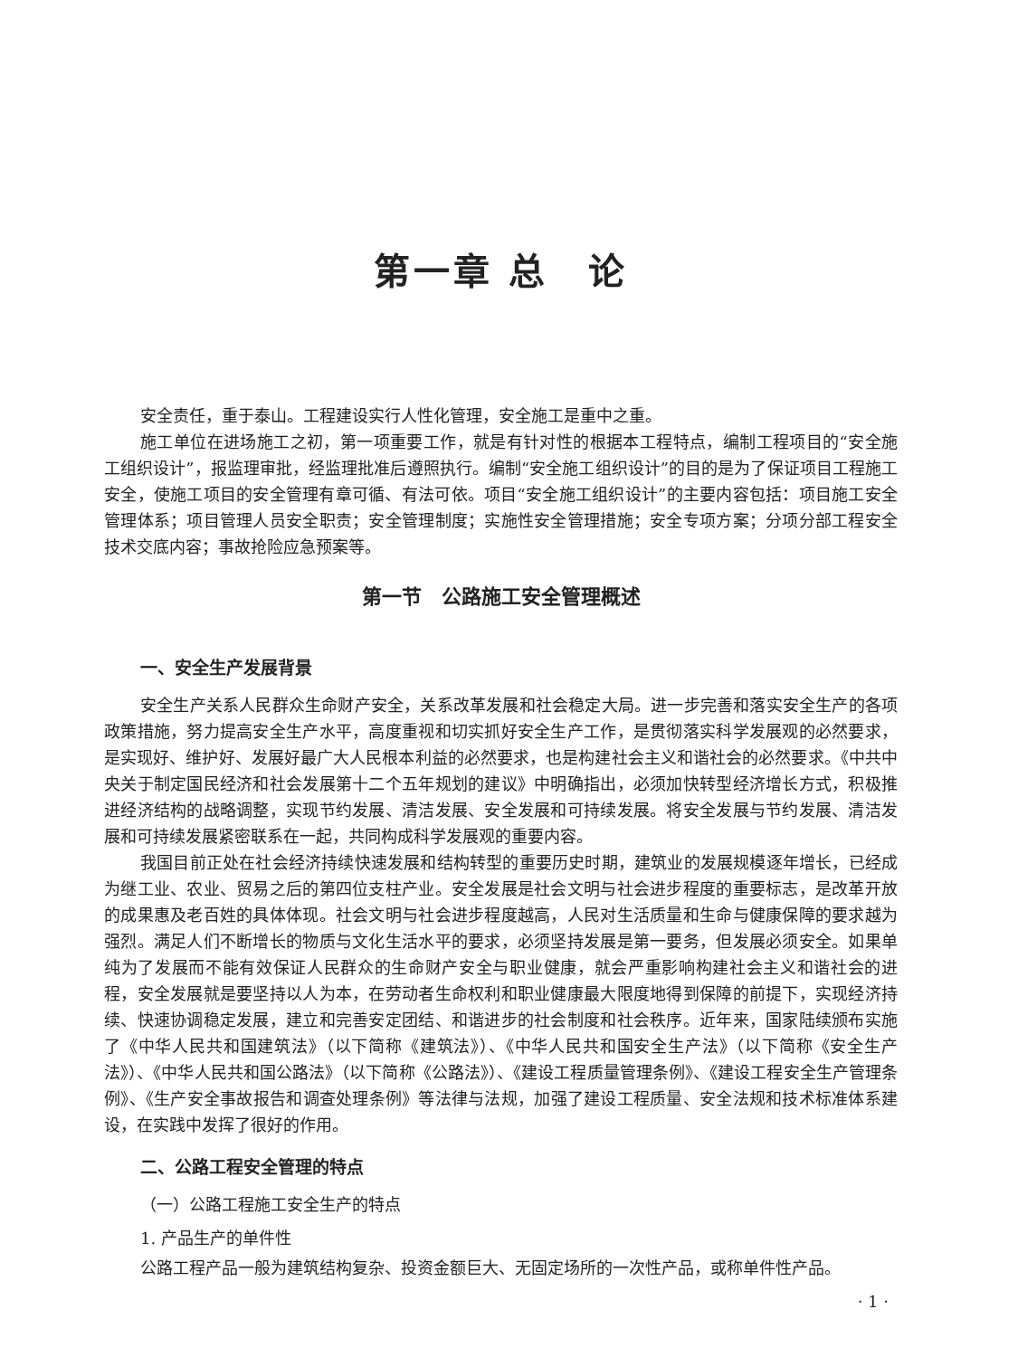第一章 总　论
安全责任，重于泰山。工程建设实行人性化管理，安全施工是重中之重。
施工单位在进场施工之初，第一项重要工作，就是有针对性的根据本工程特点，编制工程项目的“安全施工组织设计”，报监理审批，经监理批准后遵照执行。编制“安全施工组织设计”的目的是为了保证项目工程施工安全，使施工项目的安全管理有章可循、有法可依。项目“安全施工组织设计”的主要内容包括：项目施工安全管理体系；项目管理人员安全职责；安全管理制度；实施性安全管理措施；安全专项方案；分项分部工程安全技术交底内容；事故抢险应急预案等。
第一节　公路施工安全管理概述
一、安全生产发展背景
安全生产关系人民群众生命财产安全，关系改革发展和社会稳定大局。进一步完善和落实安全生产的各项政策措施，努力提高安全生产水平，高度重视和切实抓好安全生产工作，是贯彻落实科学发展观的必然要求，是实现好、维护好、发展好最广大人民根本利益的必然要求，也是构建社会主义和谐社会的必然要求。《中共中央关于制定国民经济和社会发展第十二个五年规划的建议》中明确指出，必须加快转型经济增长方式，积极推进经济结构的战略调整，实现节约发展、清洁发展、安全发展和可持续发展。将安全发展与节约发展、清洁发展和可持续发展紧密联系在一起，共同构成科学发展观的重要内容。
我国目前正处在社会经济持续快速发展和结构转型的重要历史时期，建筑业的发展规模逐年增长，已经成为继工业、农业、贸易之后的第四位支柱产业。安全发展是社会文明与社会进步程度的重要标志，是改革开放的成果惠及老百姓的具体体现。社会文明与社会进步程度越高，人民对生活质量和生命与健康保障的要求越为强烈。满足人们不断增长的物质与文化生活水平的要求，必须坚持发展是第一要务，但发展必须安全。如果单纯为了发展而不能有效保证人民群众的生命财产安全与职业健康，就会严重影响构建社会主义和谐社会的进程，安全发展就是要坚持以人为本，在劳动者生命权利和职业健康最大限度地得到保障的前提下，实现经济持续、快速协调稳定发展，建立和完善安定团结、和谐进步的社会制度和社会秩序。近年来，国家陆续颁布实施了《中华人民共和国建筑法》（以下简称《建筑法》）、《中华人民共和国安全生产法》（以下简称《安全生产法》）、《中华人民共和国公路法》（以下简称《公路法》）、《建设工程质量管理条例》、《建设工程安全生产管理条例》、《生产安全事故报告和调查处理条例》等法律与法规，加强了建设工程质量、安全法规和技术标准体系建设，在实践中发挥了很好的作用。
二、公路工程安全管理的特点
（一）公路工程施工安全生产的特点
1. 产品生产的单件性
公路工程产品一般为建筑结构复杂、投资金额巨大、无固定场所的一次性产品，或称单件性产品。
· 1 ·